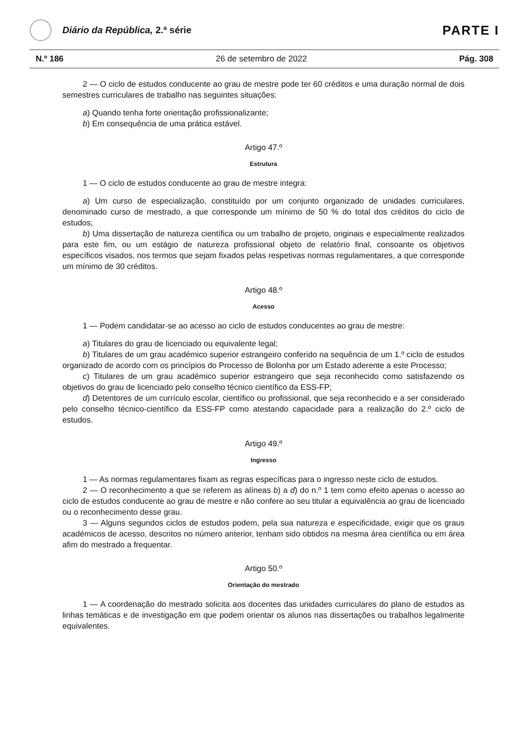Diário da República, 2.ª série
PARTE I
N.º 186 26 de setembro de 2022 Pág. 308
2 — O ciclo de estudos conducente ao grau de mestre pode ter 60 créditos e uma duração normal de dois semestres curriculares de trabalho nas seguintes situações:
a) Quando tenha forte orientação profissionalizante;
b) Em consequência de uma prática estável.
Artigo 47.º
Estrutura
1 — O ciclo de estudos conducente ao grau de mestre integra:
a) Um curso de especialização, constituído por um conjunto organizado de unidades curriculares, denominado curso de mestrado, a que corresponde um mínimo de 50 % do total dos créditos do ciclo de estudos;
b) Uma dissertação de natureza científica ou um trabalho de projeto, originais e especialmente realizados para este fim, ou um estágio de natureza profissional objeto de relatório final, consoante os objetivos específicos visados, nos termos que sejam fixados pelas respetivas normas regulamentares, a que corresponde um mínimo de 30 créditos.
Artigo 48.º
Acesso
1 — Podem candidatar-se ao acesso ao ciclo de estudos conducentes ao grau de mestre:
a) Titulares do grau de licenciado ou equivalente legal;
b) Titulares de um grau académico superior estrangeiro conferido na sequência de um 1.º ciclo de estudos organizado de acordo com os princípios do Processo de Bolonha por um Estado aderente a este Processo;
c) Titulares de um grau académico superior estrangeiro que seja reconhecido como satisfazendo os objetivos do grau de licenciado pelo conselho técnico científico da ESS-FP;
d) Detentores de um currículo escolar, científico ou profissional, que seja reconhecido e a ser considerado pelo conselho técnico-científico da ESS-FP como atestando capacidade para a realização do 2.º ciclo de estudos.
Artigo 49.º
Ingresso
1 — As normas regulamentares fixam as regras específicas para o ingresso neste ciclo de estudos.
2 — O reconhecimento a que se referem as alíneas b) a d) do n.º 1 tem como efeito apenas o acesso ao ciclo de estudos conducente ao grau de mestre e não confere ao seu titular a equivalência ao grau de licenciado ou o reconhecimento desse grau.
3 — Alguns segundos ciclos de estudos podem, pela sua natureza e especificidade, exigir que os graus académicos de acesso, descritos no número anterior, tenham sido obtidos na mesma área científica ou em área afim do mestrado a frequentar.
Artigo 50.º
Orientação do mestrado
1 — A coordenação do mestrado solicita aos docentes das unidades curriculares do plano de estudos as linhas temáticas e de investigação em que podem orientar os alunos nas dissertações ou trabalhos legalmente equivalentes.